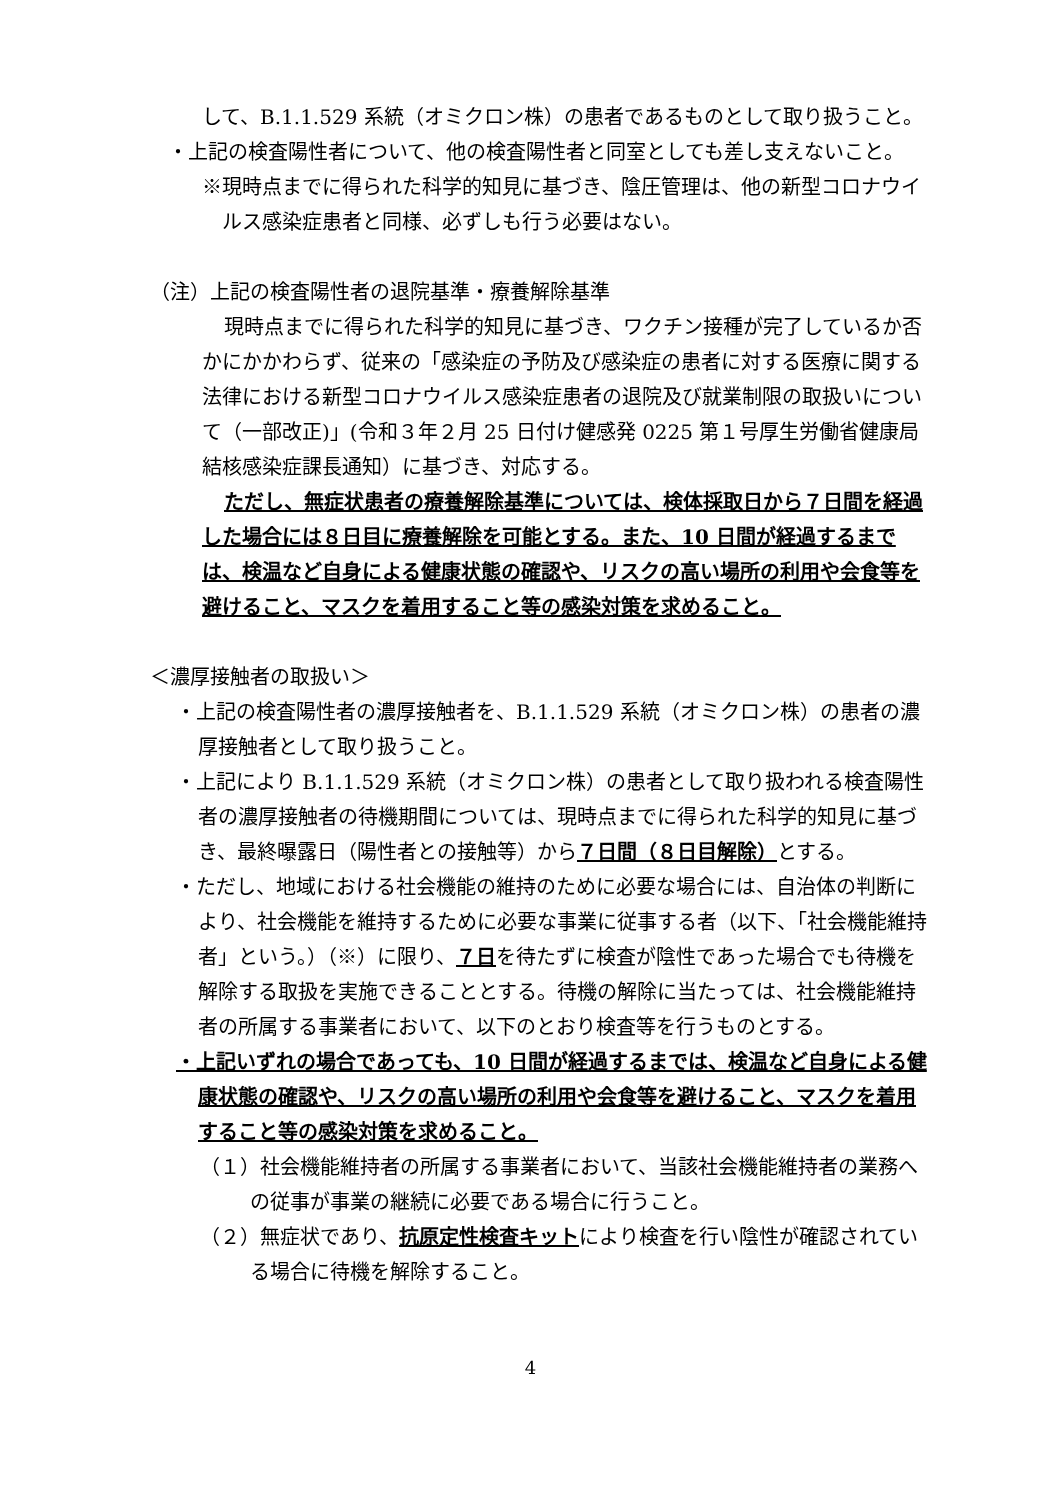して、B.1.1.529 系統（オミクロン株）の患者であるものとして取り扱うこと。
・上記の検査陽性者について、他の検査陽性者と同室としても差し支えないこと。
※現時点までに得られた科学的知見に基づき、陰圧管理は、他の新型コロナウイルス感染症患者と同様、必ずしも行う必要はない。
（注）上記の検査陽性者の退院基準・療養解除基準
現時点までに得られた科学的知見に基づき、ワクチン接種が完了しているか否かにかかわらず、従来の「感染症の予防及び感染症の患者に対する医療に関する法律における新型コロナウイルス感染症患者の退院及び就業制限の取扱いについて（一部改正)」(令和３年２月 25 日付け健感発 0225 第１号厚生労働省健康局結核感染症課長通知）に基づき、対応する。
ただし、無症状患者の療養解除基準については、検体採取日から７日間を経過した場合には８日目に療養解除を可能とする。また、10 日間が経過するまでは、検温など自身による健康状態の確認や、リスクの高い場所の利用や会食等を避けること、マスクを着用すること等の感染対策を求めること。
＜濃厚接触者の取扱い＞
・上記の検査陽性者の濃厚接触者を、B.1.1.529 系統（オミクロン株）の患者の濃厚接触者として取り扱うこと。
・上記により B.1.1.529 系統（オミクロン株）の患者として取り扱われる検査陽性者の濃厚接触者の待機期間については、現時点までに得られた科学的知見に基づき、最終曝露日（陽性者との接触等）から７日間（８日目解除）とする。
・ただし、地域における社会機能の維持のために必要な場合には、自治体の判断により、社会機能を維持するために必要な事業に従事する者（以下、「社会機能維持者」という。）（※）に限り、７日を待たずに検査が陰性であった場合でも待機を解除する取扱を実施できることとする。待機の解除に当たっては、社会機能維持者の所属する事業者において、以下のとおり検査等を行うものとする。
・上記いずれの場合であっても、10 日間が経過するまでは、検温など自身による健康状態の確認や、リスクの高い場所の利用や会食等を避けること、マスクを着用すること等の感染対策を求めること。
（１）社会機能維持者の所属する事業者において、当該社会機能維持者の業務への従事が事業の継続に必要である場合に行うこと。
（２）無症状であり、抗原定性検査キットにより検査を行い陰性が確認されている場合に待機を解除すること。
4